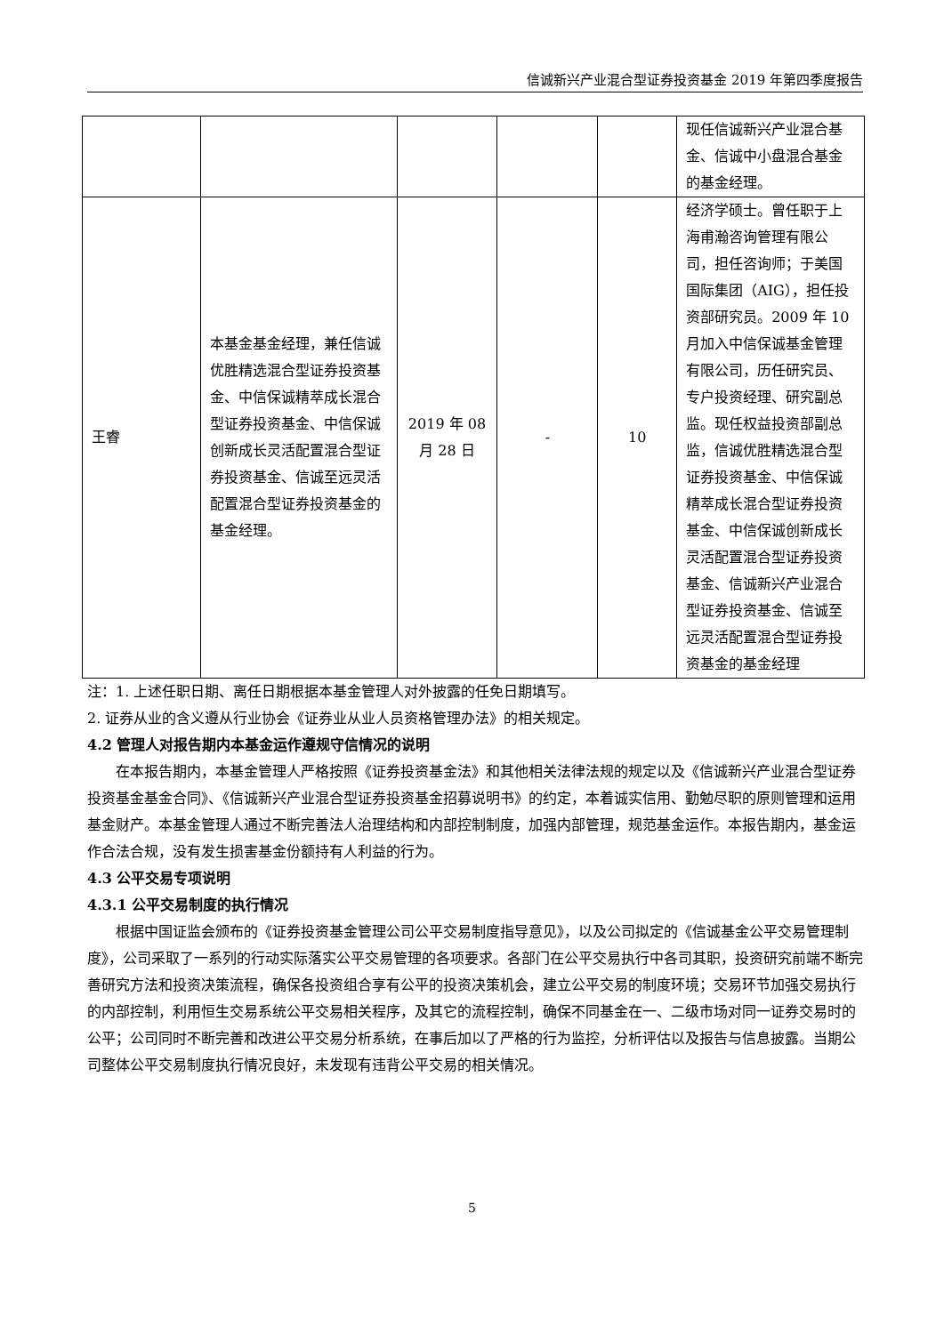信诚新兴产业混合型证券投资基金 2019 年第四季度报告
| | | | | | 现任信诚新兴产业混合基金、信诚中小盘混合基金的基金经理。 |
| 王睿 | 本基金基金经理，兼任信诚优胜精选混合型证券投资基金、中信保诚精萃成长混合型证券投资基金、中信保诚创新成长灵活配置混合型证券投资基金、信诚至远灵活配置混合型证券投资基金的基金经理。 | 2019 年 08 月 28 日 | - | 10 | 经济学硕士。曾任职于上海甫瀚咨询管理有限公司，担任咨询师；于美国国际集团（AIG），担任投资部研究员。2009 年 10 月加入中信保诚基金管理有限公司，历任研究员、专户投资经理、研究副总监。现任权益投资部副总监，信诚优胜精选混合型证券投资基金、中信保诚精萃成长混合型证券投资基金、中信保诚创新成长灵活配置混合型证券投资基金、信诚新兴产业混合型证券投资基金、信诚至远灵活配置混合型证券投资基金的基金经理 |
注：1. 上述任职日期、离任日期根据本基金管理人对外披露的任免日期填写。
2. 证券从业的含义遵从行业协会《证券业从业人员资格管理办法》的相关规定。
4.2 管理人对报告期内本基金运作遵规守信情况的说明
在本报告期内，本基金管理人严格按照《证券投资基金法》和其他相关法律法规的规定以及《信诚新兴产业混合型证券投资基金基金合同》、《信诚新兴产业混合型证券投资基金招募说明书》的约定，本着诚实信用、勤勉尽职的原则管理和运用基金财产。本基金管理人通过不断完善法人治理结构和内部控制制度，加强内部管理，规范基金运作。本报告期内，基金运作合法合规，没有发生损害基金份额持有人利益的行为。
4.3 公平交易专项说明
4.3.1 公平交易制度的执行情况
根据中国证监会颁布的《证券投资基金管理公司公平交易制度指导意见》，以及公司拟定的《信诚基金公平交易管理制度》，公司采取了一系列的行动实际落实公平交易管理的各项要求。各部门在公平交易执行中各司其职，投资研究前端不断完善研究方法和投资决策流程，确保各投资组合享有公平的投资决策机会，建立公平交易的制度环境；交易环节加强交易执行的内部控制，利用恒生交易系统公平交易相关程序，及其它的流程控制，确保不同基金在一、二级市场对同一证券交易时的公平；公司同时不断完善和改进公平交易分析系统，在事后加以了严格的行为监控，分析评估以及报告与信息披露。当期公司整体公平交易制度执行情况良好，未发现有违背公平交易的相关情况。
5